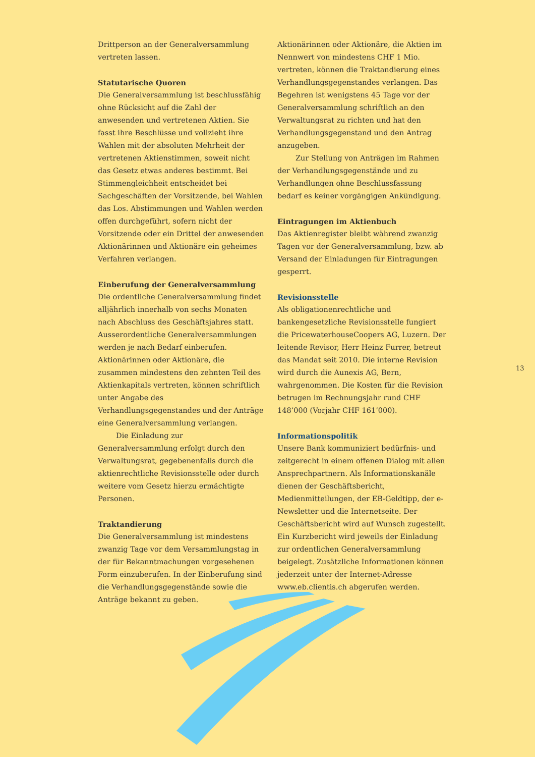Drittperson an der Generalversammlung vertreten lassen.
Statutarische Quoren
Die Generalversammlung ist beschlussfähig ohne Rücksicht auf die Zahl der anwesenden und vertretenen Aktien. Sie fasst ihre Beschlüsse und vollzieht ihre Wahlen mit der absoluten Mehrheit der vertretenen Aktienstimmen, soweit nicht das Gesetz etwas anderes bestimmt. Bei Stimmengleichheit entscheidet bei Sachgeschäften der Vorsitzende, bei Wahlen das Los. Abstimmungen und Wahlen werden offen durchgeführt, sofern nicht der Vorsitzende oder ein Drittel der anwesenden Aktionärinnen und Aktionäre ein geheimes Verfahren verlangen.
Einberufung der Generalversammlung
Die ordentliche Generalversammlung findet alljährlich innerhalb von sechs Monaten nach Abschluss des Geschäftsjahres statt. Ausserordentliche Generalversammlungen werden je nach Bedarf einberufen. Aktionärinnen oder Aktionäre, die zusammen mindestens den zehnten Teil des Aktienkapitals vertreten, können schriftlich unter Angabe des Verhandlungsgegenstandes und der Anträge eine Generalversammlung verlangen.
Die Einladung zur Generalversammlung erfolgt durch den Verwaltungsrat, gegebenenfalls durch die aktienrechtliche Revisionsstelle oder durch weitere vom Gesetz hierzu ermächtigte Personen.
Traktandierung
Die Generalversammlung ist mindestens zwanzig Tage vor dem Versammlungstag in der für Bekanntmachungen vorgesehenen Form einzuberufen. In der Einberufung sind die Verhandlungsgegenstände sowie die Anträge bekannt zu geben.
Aktionärinnen oder Aktionäre, die Aktien im Nennwert von mindestens CHF 1 Mio. vertreten, können die Traktandierung eines Verhandlungsgegenstandes verlangen. Das Begehren ist wenigstens 45 Tage vor der Generalversammlung schriftlich an den Verwaltungsrat zu richten und hat den Verhandlungsgegenstand und den Antrag anzugeben.
Zur Stellung von Anträgen im Rahmen der Verhandlungsgegenstände und zu Verhandlungen ohne Beschlussfassung bedarf es keiner vorgängigen Ankündigung.
Eintragungen im Aktienbuch
Das Aktienregister bleibt während zwanzig Tagen vor der Generalversammlung, bzw. ab Versand der Einladungen für Eintragungen gesperrt.
Revisionsstelle
Als obligationenrechtliche und bankengesetzliche Revisionsstelle fungiert die PricewaterhouseCoopers AG, Luzern. Der leitende Revisor, Herr Heinz Furrer, betreut das Mandat seit 2010. Die interne Revision wird durch die Aunexis AG, Bern, wahrgenommen. Die Kosten für die Revision betrugen im Rechnungsjahr rund CHF 148’000 (Vorjahr CHF 161’000).
Informationspolitik
Unsere Bank kommuniziert bedürfnis- und zeitgerecht in einem offenen Dialog mit allen Ansprechpartnern. Als Informationskanäle dienen der Geschäftsbericht, Medienmitteilungen, der EB-Geldtipp, der e-Newsletter und die Internetseite. Der Geschäftsbericht wird auf Wunsch zugestellt. Ein Kurzbericht wird jeweils der Einladung zur ordentlichen Generalversammlung beigelegt. Zusätzliche Informationen können jederzeit unter der Internet-Adresse www.eb.clientis.ch abgerufen werden.
13